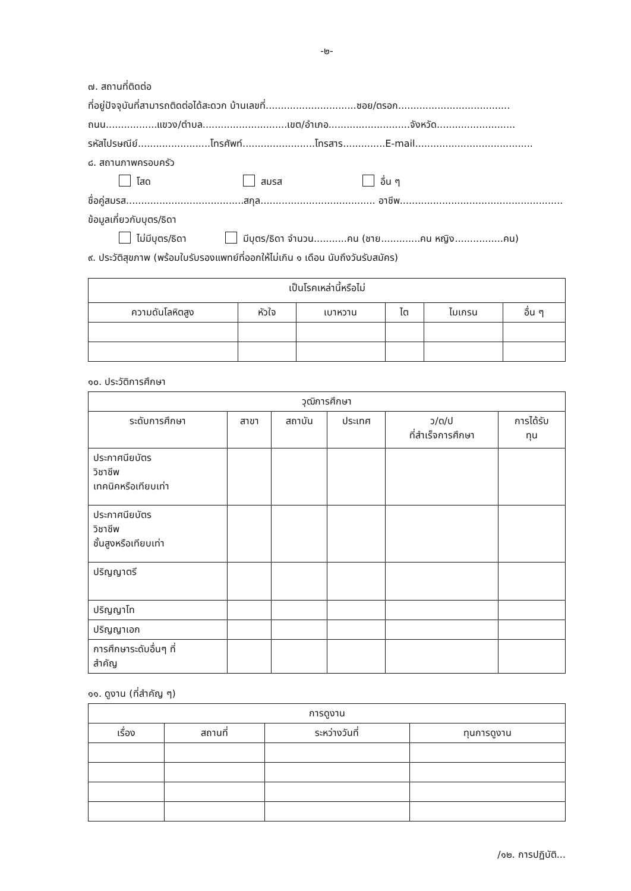-๒-
๗. สถานที่ติดต่อ
ที่อยู่ปัจจุบันที่สามารถติดต่อได้สะดวก บ้านเลขที่..............................ซอย/ตรอก.....................................
ถนน.................แขวง/ตำบล............................เขต/อำเภอ...........................จังหวัด..........................
รหัสไปรษณีย์........................โทรศัพท์........................โทรสาร..............E-mail.......................................
๘. สถานภาพครอบครัว
โสด สมรส อื่น ๆ
ชื่อคู่สมรส.......................................สกุล...................................... อาชีพ......................................................
ข้อมูลเกี่ยวกับบุตร/ธิดา
ไม่มีบุตร/ธิดา มีบุตร/ธิดา จำนวน...........คน (ชาย.............คน หญิง................คน)
๙. ประวัติสุขภาพ (พร้อมใบรับรองแพทย์ที่ออกให้ไม่เกิน ๑ เดือน นับถึงวันรับสมัคร)
| เป็นโรคเหล่านี้หรือไม่ | | | | | |
| --- | --- | --- | --- | --- | --- |
| ความดันโลหิตสูง | หัวใจ | เบาหวาน | ไต | ไมเกรน | อื่น ๆ |
๑๐. ประวัติการศึกษา
| วุฒิการศึกษา | | | | | |
| --- | --- | --- | --- | --- | --- |
| ระดับการศึกษา | สาขา | สถาบัน | ประเทศ | ว/ด/ป ที่สำเร็จการศึกษา | การได้รับ ทุน |
| ประกาศนียบัตร วิชาชีพ เทคนิคหรือเทียบเท่า | | | | | |
| ประกาศนียบัตร วิชาชีพ ชั้นสูงหรือเทียบเท่า | | | | | |
| ปริญญาตรี | | | | | |
| ปริญญาโท | | | | | |
| ปริญญาเอก | | | | | |
| การศึกษาระดับอื่นๆ ที่ สำคัญ | | | | | |
๑๑. ดูงาน (ที่สำคัญ ๆ)
| การดูงาน | | | |
| --- | --- | --- | --- |
| เรื่อง | สถานที่ | ระหว่างวันที่ | ทุนการดูงาน |
/๑๒. การปฏิบัติ...